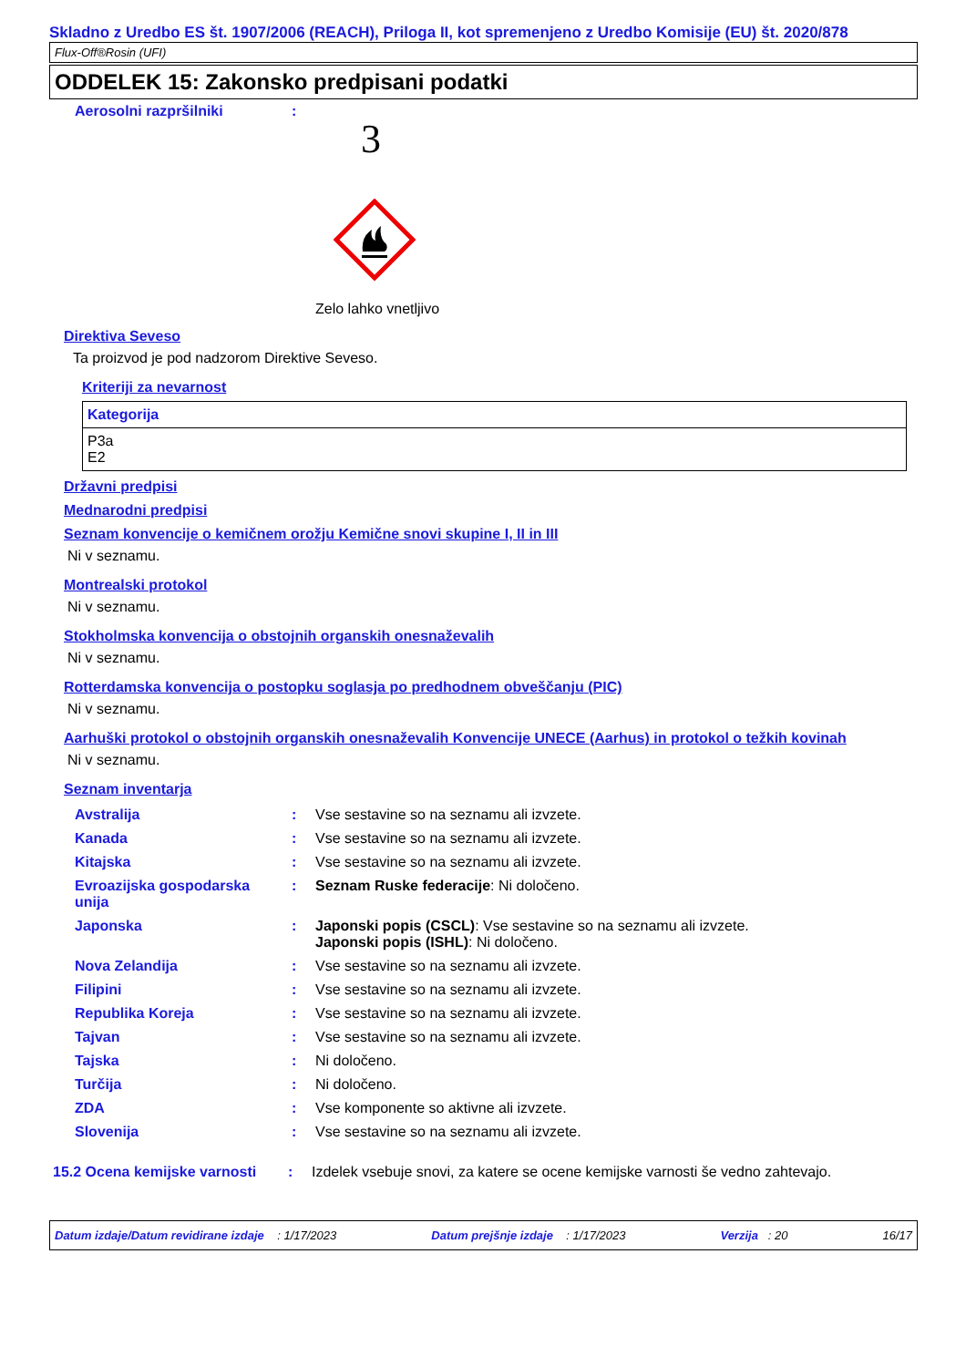Skladno z Uredbo ES št. 1907/2006 (REACH), Priloga II, kot spremenjeno z Uredbo Komisije (EU) št. 2020/878
Flux-Off®Rosin (UFI)
ODDELEK 15: Zakonsko predpisani podatki
| Aerosolni razpršilniki | : | 3 Zelo lahko vnetljivo |
Direktiva Seveso
Ta proizvod je pod nadzorom Direktive Seveso.
Kriteriji za nevarnost
| Kategorija |
| --- |
| P3a E2 |
Državni predpisi
Mednarodni predpisi
Seznam konvencije o kemičnem orožju Kemične snovi skupine I, II in III
Ni v seznamu.
Montrealski protokol
Ni v seznamu.
Stokholmska konvencija o obstojnih organskih onesnaževalih
Ni v seznamu.
Rotterdamska konvencija o postopku soglasja po predhodnem obveščanju (PIC)
Ni v seznamu.
Aarhuški protokol o obstojnih organskih onesnaževalih Konvencije UNECE (Aarhus) in protokol o težkih kovinah
Ni v seznamu.
Seznam inventarja
| Avstralija | : | Vse sestavine so na seznamu ali izvzete. |
| Kanada | : | Vse sestavine so na seznamu ali izvzete. |
| Kitajska | : | Vse sestavine so na seznamu ali izvzete. |
| Evroazijska gospodarska unija | : | Seznam Ruske federacije : Ni določeno. |
| Japonska | : | Japonski popis (CSCL) : Vse sestavine so na seznamu ali izvzete. Japonski popis (ISHL) : Ni določeno. |
| Nova Zelandija | : | Vse sestavine so na seznamu ali izvzete. |
| Filipini | : | Vse sestavine so na seznamu ali izvzete. |
| Republika Koreja | : | Vse sestavine so na seznamu ali izvzete. |
| Tajvan | : | Vse sestavine so na seznamu ali izvzete. |
| Tajska | : | Ni določeno. |
| Turčija | : | Ni določeno. |
| ZDA | : | Vse komponente so aktivne ali izvzete. |
| Slovenija | : | Vse sestavine so na seznamu ali izvzete. |
| 15.2 Ocena kemijske varnosti | : | Izdelek vsebuje snovi, za katere se ocene kemijske varnosti še vedno zahtevajo. |
Datum izdaje/Datum revidirane izdaje : 1/17/2023 Datum prejšnje izdaje : 1/17/2023 Verzija : 20 16/17